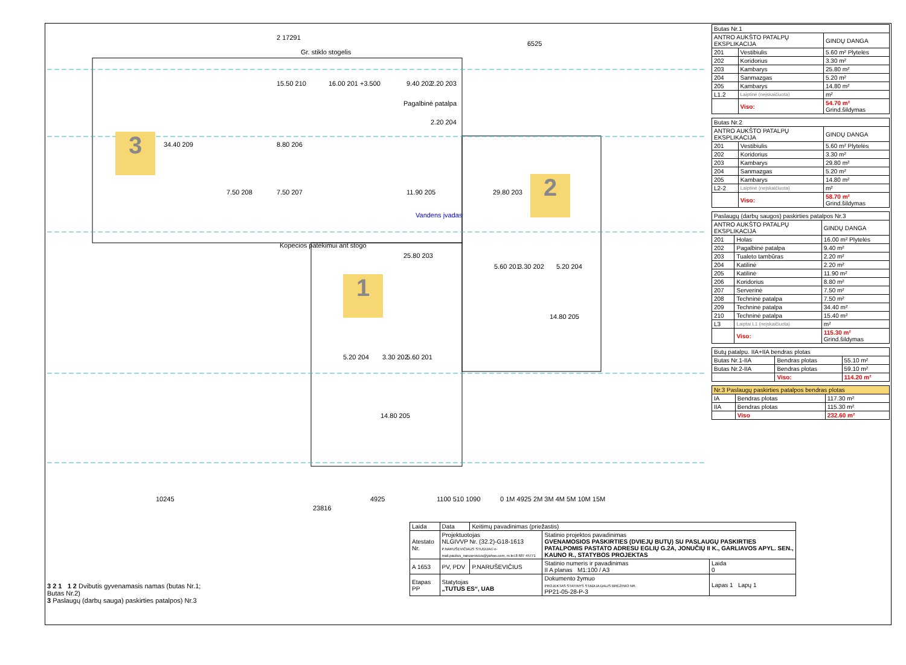3
1
2
Gr. stiklo stogelis
2 17291
6525
Kopecios patekimui ant stogo
Vandens įvadas
Pagalbinė patalpa
15.50 210 16.00 201 +3.500 9.40 202 2.20 203
2.20 204
34.40 209 8.80 206
7.50 208 7.50 207 11.90 205
25.80 203
29.80 203
5.60 201 3.30 202 5.20 204
14.80 205
5.20 204 3.30 202 5.60 201
14.80 205
10245 4925
23816
1100 510 1090 0 1M 4925 2M 3M 4M 5M 10M 15M
| Butas Nr.1 | | |
| ANTRO AUKŠTO PATALPŲ EKSPLIKACIJA | | GINDŲ DANGA |
| 201 | Vestibiulis | 5.60 m² Plytelės |
| 202 | Koridorius | 3.30 m² |
| 203 | Kambarys | 25.80 m² |
| 204 | Sanmazgas | 5.20 m² |
| 205 | Kambarys | 14.80 m² |
| L1.2 | Laiptinė (neįskaičiuota) | m² |
| | Viso: | 54.70 m² Grind.šildymas |
| Butas Nr.2 | | |
| ANTRO AUKŠTO PATALPŲ EKSPLIKACIJA | | GINDŲ DANGA |
| 201 | Vestibiulis | 5.60 m² Plytelės |
| 202 | Koridorius | 3.30 m² |
| 203 | Kambarys | 29.80 m² |
| 204 | Sanmazgas | 5.20 m² |
| 205 | Kambarys | 14.80 m² |
| L2-2 | Laiptinė (neįskaičiuota) | m² |
| | Viso: | 58.70 m² Grind.šildymas |
| Paslaugų (darbų saugos) paskirties patalpos Nr.3 | | |
| ANTRO AUKŠTO PATALPŲ EKSPLIKACIJA | | GINDŲ DANGA |
| 201 | Holas | 16.00 m² Plytelės |
| 202 | Pagalbinė patalpa | 9.40 m² |
| 203 | Tualeto tambūras | 2.20 m² |
| 204 | Katilinė | 2.20 m² |
| 205 | Katilinė | 11.90 m² |
| 206 | Koridorius | 8.80 m² |
| 207 | Serverinė | 7.50 m² |
| 208 | Techninė patalpa | 7.50 m² |
| 209 | Techninė patalpa | 34.40 m² |
| 210 | Techninė patalpa | 15.40 m² |
| L3 | Laiptai L1 (neįskaičiuota) | m² |
| | Viso: | 115.30 m² Grind.šildymas |
| Butų patalpu. IIA+IIA bendras plotas | | |
| Butas Nr.1-IIA | Bendras plotas | 55.10 m² |
| Butas Nr.2-IIA | Bendras plotas | 59.10 m² |
| | Viso: | 114.20 m² |
| Nr.3 Paslaugų paskirties patalpos bendras plotas | | |
| IA | Bendras plotas | 117.30 m² |
| IIA | Bendras plotas | 115.30 m² |
| | Viso | 232.60 m² |
3 2 1 1 2 Dvibutis gyvenamasis namas (butas Nr.1; Butas Nr.2)
3 Paslaugų (darbų sauga) paskirties patalpos) Nr.3
| Laida | Data | Keitimų pavadinimas (priežastis) | | |
| Atestato Nr. | Projektuotojas NLGIVVP Nr. (32.2)-G18-1613 P.NARUŠEVIČIAUS STUDIJA© e-mail.paulius_narusevicius@yahoo.com, m.tel.8 687 45771 | | Statinio projektos pavadinimas GVENAMOSIOS PASKIRTIES (DVIEJŲ BUTŲ) SU PASLAUGŲ PASKIRTIES PATALPOMIS PASTATO ADRESU EGLIŲ G.2A, JONUČIŲ II K., GARLIAVOS APYL. SEN., KAUNO R., STATYBOS PROJEKTAS | |
| A 1653 | PV, PDV | P.NARUŠEVIČIUS | Statinio numeris ir pavadinimas II A planas M1:100 / A3 | Laida 0 |
| Etapas PP | Statytojas „TUTUS ES“, UAB | | Dokumento žymuo PROJEKTAS STATINYS STADIJA DALIS BRĖŽINIO NR. PP21-05-28-P-3 | Lapas 1 Lapų 1 |